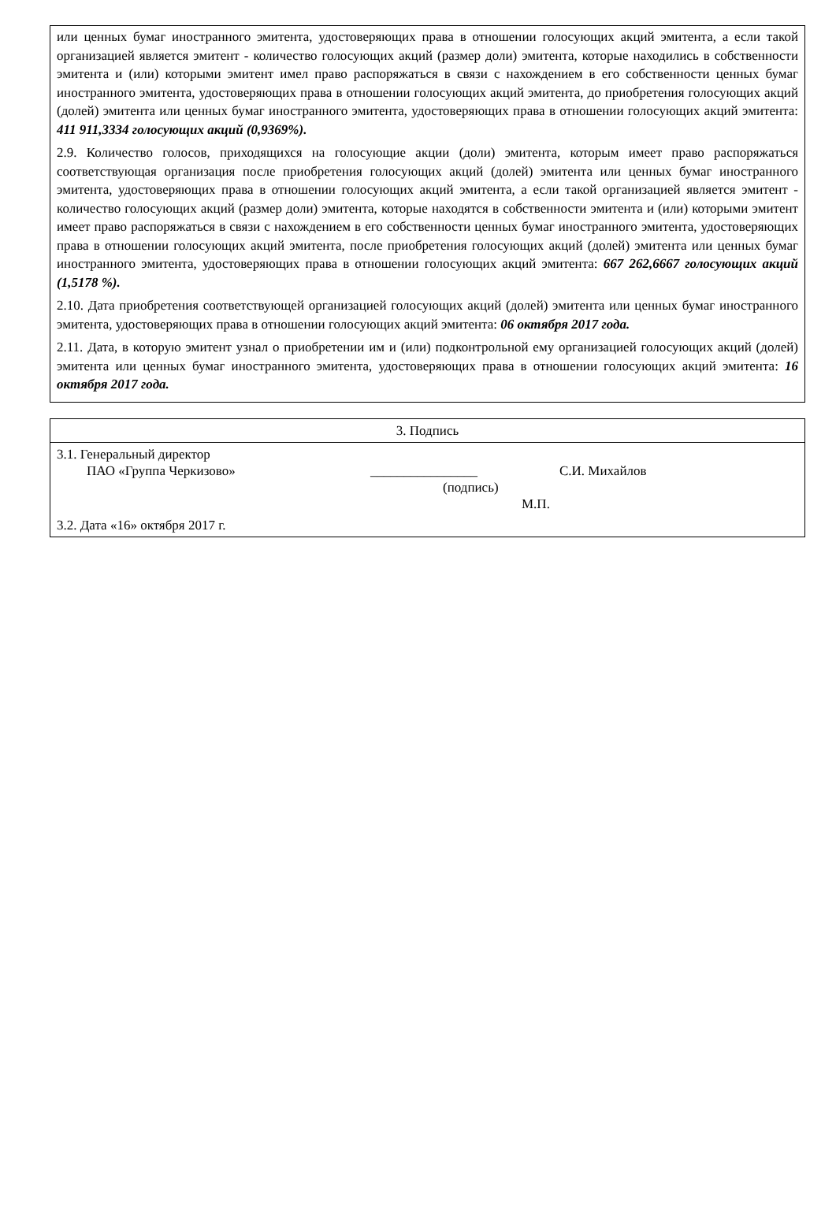или ценных бумаг иностранного эмитента, удостоверяющих права в отношении голосующих акций эмитента, а если такой организацией является эмитент - количество голосующих акций (размер доли) эмитента, которые находились в собственности эмитента и (или) которыми эмитент имел право распоряжаться в связи с нахождением в его собственности ценных бумаг иностранного эмитента, удостоверяющих права в отношении голосующих акций эмитента, до приобретения голосующих акций (долей) эмитента или ценных бумаг иностранного эмитента, удостоверяющих права в отношении голосующих акций эмитента: 411 911,3334 голосующих акций (0,9369%).
2.9. Количество голосов, приходящихся на голосующие акции (доли) эмитента, которым имеет право распоряжаться соответствующая организация после приобретения голосующих акций (долей) эмитента или ценных бумаг иностранного эмитента, удостоверяющих права в отношении голосующих акций эмитента, а если такой организацией является эмитент - количество голосующих акций (размер доли) эмитента, которые находятся в собственности эмитента и (или) которыми эмитент имеет право распоряжаться в связи с нахождением в его собственности ценных бумаг иностранного эмитента, удостоверяющих права в отношении голосующих акций эмитента, после приобретения голосующих акций (долей) эмитента или ценных бумаг иностранного эмитента, удостоверяющих права в отношении голосующих акций эмитента: 667 262,6667 голосующих акций (1,5178 %).
2.10. Дата приобретения соответствующей организацией голосующих акций (долей) эмитента или ценных бумаг иностранного эмитента, удостоверяющих права в отношении голосующих акций эмитента: 06 октября 2017 года.
2.11. Дата, в которую эмитент узнал о приобретении им и (или) подконтрольной ему организацией голосующих акций (долей) эмитента или ценных бумаг иностранного эмитента, удостоверяющих права в отношении голосующих акций эмитента: 16 октября 2017 года.
| 3. Подпись |
| --- |
| 3.1. Генеральный директор ПАО «Группа Черкизово» ________________ С.И. Михайлов (подпись) М.П. 3.2. Дата «16» октября 2017 г. |